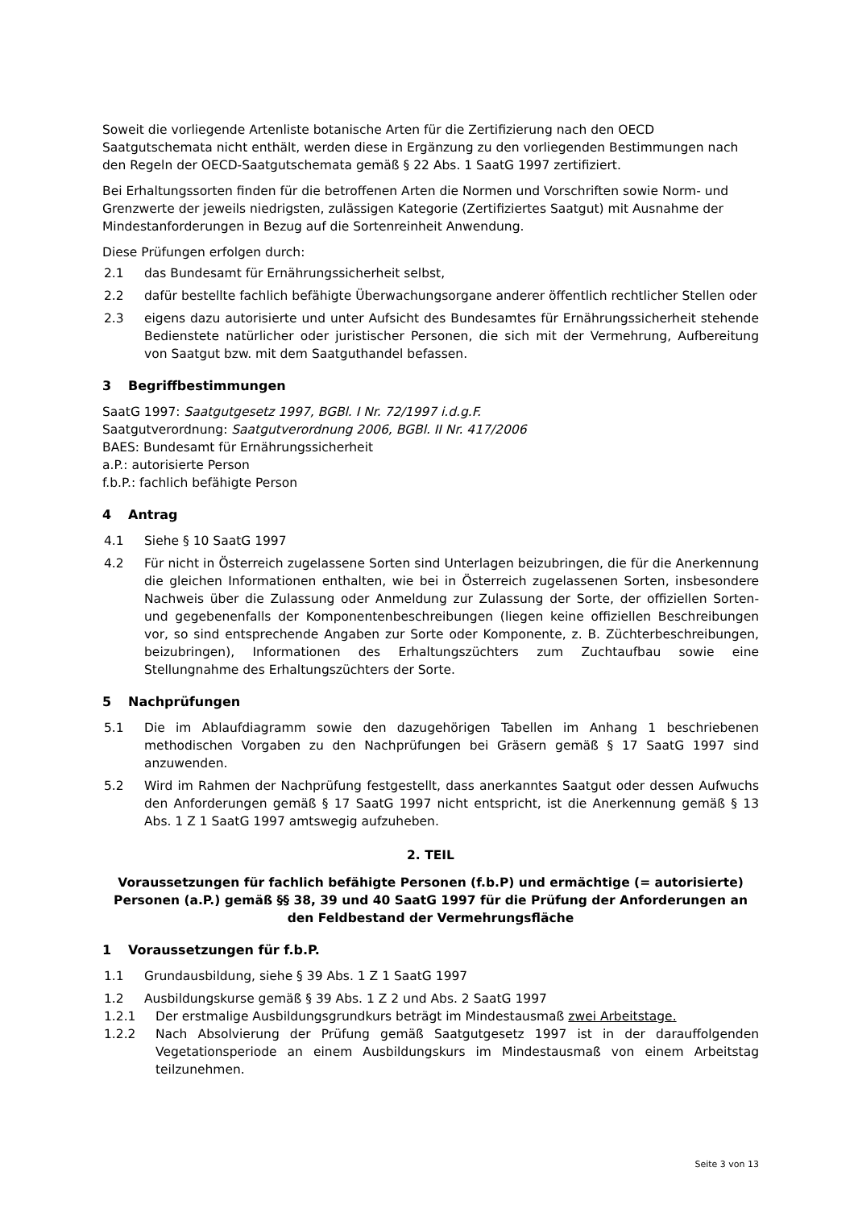Soweit die vorliegende Artenliste botanische Arten für die Zertifizierung nach den OECD Saatgutschemata nicht enthält, werden diese in Ergänzung zu den vorliegenden Bestimmungen nach den Regeln der OECD-Saatgutschemata gemäß § 22 Abs. 1 SaatG 1997 zertifiziert.
Bei Erhaltungssorten finden für die betroffenen Arten die Normen und Vorschriften sowie Norm- und Grenzwerte der jeweils niedrigsten, zulässigen Kategorie (Zertifiziertes Saatgut) mit Ausnahme der Mindestanforderungen in Bezug auf die Sortenreinheit Anwendung.
Diese Prüfungen erfolgen durch:
2.1 das Bundesamt für Ernährungssicherheit selbst,
2.2 dafür bestellte fachlich befähigte Überwachungsorgane anderer öffentlich rechtlicher Stellen oder
2.3 eigens dazu autorisierte und unter Aufsicht des Bundesamtes für Ernährungssicherheit stehende Bedienstete natürlicher oder juristischer Personen, die sich mit der Vermehrung, Aufbereitung von Saatgut bzw. mit dem Saatguthandel befassen.
3 Begriffbestimmungen
SaatG 1997: Saatgutgesetz 1997, BGBl. I Nr. 72/1997 i.d.g.F.
Saatgutverordnung: Saatgutverordnung 2006, BGBl. II Nr. 417/2006
BAES: Bundesamt für Ernährungssicherheit
a.P.: autorisierte Person
f.b.P.: fachlich befähigte Person
4 Antrag
4.1 Siehe § 10 SaatG 1997
4.2 Für nicht in Österreich zugelassene Sorten sind Unterlagen beizubringen, die für die Anerkennung die gleichen Informationen enthalten, wie bei in Österreich zugelassenen Sorten, insbesondere Nachweis über die Zulassung oder Anmeldung zur Zulassung der Sorte, der offiziellen Sorten- und gegebenenfalls der Komponentenbeschreibungen (liegen keine offiziellen Beschreibungen vor, so sind entsprechende Angaben zur Sorte oder Komponente, z. B. Züchterbeschreibungen, beizubringen), Informationen des Erhaltungszüchters zum Zuchtaufbau sowie eine Stellungnahme des Erhaltungszüchters der Sorte.
5 Nachprüfungen
5.1 Die im Ablaufdiagramm sowie den dazugehörigen Tabellen im Anhang 1 beschriebenen methodischen Vorgaben zu den Nachprüfungen bei Gräsern gemäß § 17 SaatG 1997 sind anzuwenden.
5.2 Wird im Rahmen der Nachprüfung festgestellt, dass anerkanntes Saatgut oder dessen Aufwuchs den Anforderungen gemäß § 17 SaatG 1997 nicht entspricht, ist die Anerkennung gemäß § 13 Abs. 1 Z 1 SaatG 1997 amtswegig aufzuheben.
2. TEIL
Voraussetzungen für fachlich befähigte Personen (f.b.P) und ermächtige (= autorisierte) Personen (a.P.) gemäß §§ 38, 39 und 40 SaatG 1997 für die Prüfung der Anforderungen an den Feldbestand der Vermehrungsfläche
1 Voraussetzungen für f.b.P.
1.1 Grundausbildung, siehe § 39 Abs. 1 Z 1 SaatG 1997
1.2 Ausbildungskurse gemäß § 39 Abs. 1 Z 2 und Abs. 2 SaatG 1997
1.2.1 Der erstmalige Ausbildungsgrundkurs beträgt im Mindestausmaß zwei Arbeitstage.
1.2.2 Nach Absolvierung der Prüfung gemäß Saatgutgesetz 1997 ist in der darauffolgenden Vegetationsperiode an einem Ausbildungskurs im Mindestausmaß von einem Arbeitstag teilzunehmen.
Seite 3 von 13